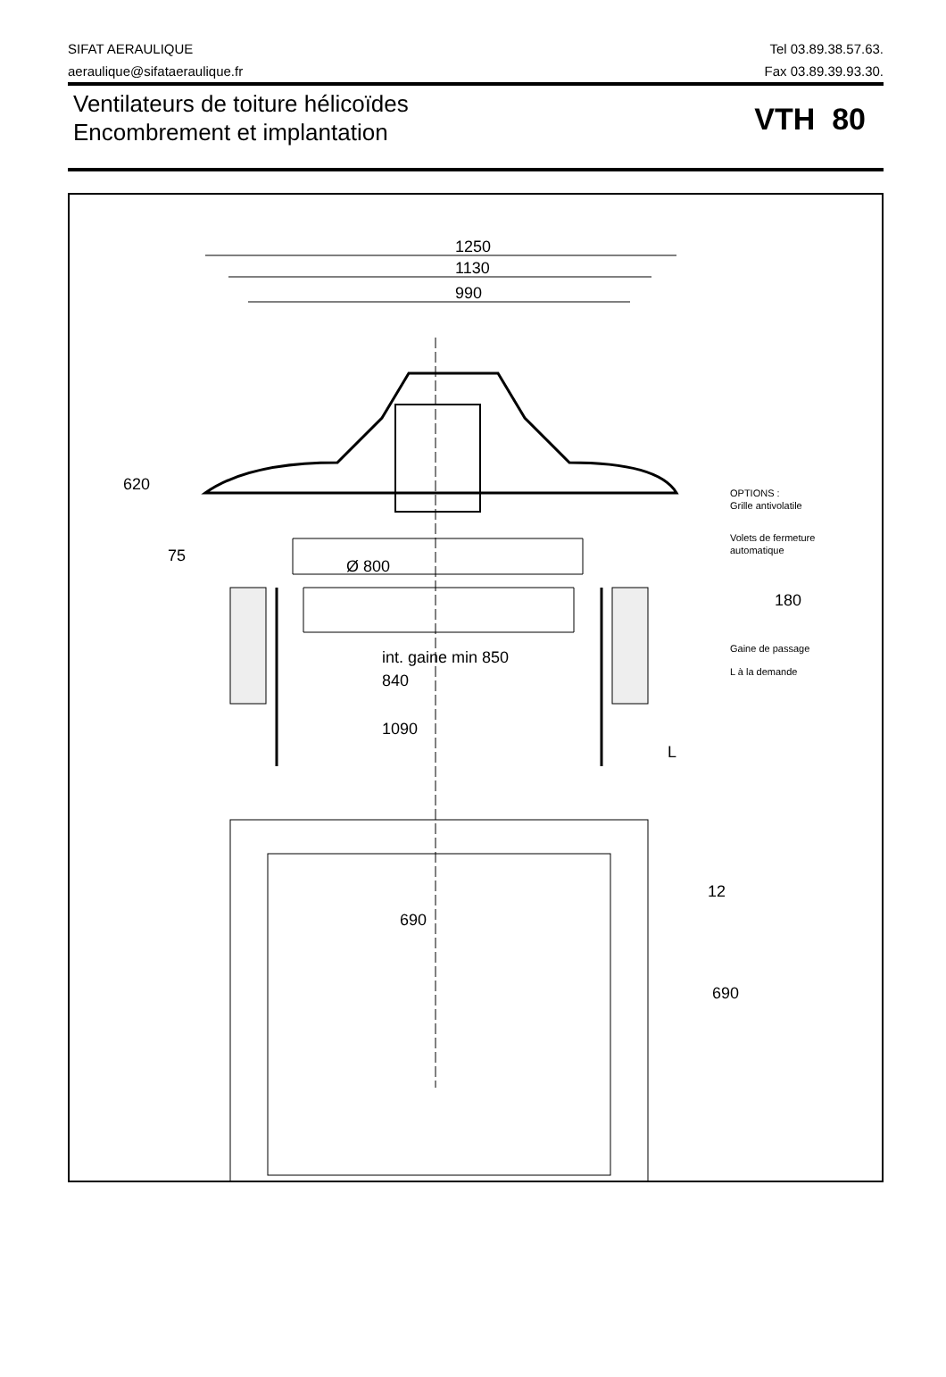SIFAT AERAULIQUE
aeraulique@sifataeraulique.fr
Tel 03.89.38.57.63.
Fax 03.89.39.93.30.
Ventilateurs de toiture hélicoïdes
Encombrement et implantation
VTH 80
1250
1130
990
Ø 800
int. gaine min 850
840
1090
620
75
180
L
690
12
690
OPTIONS :
Grille antivolatile
Volets de fermeture
automatique
Gaine de passage
L à la demande